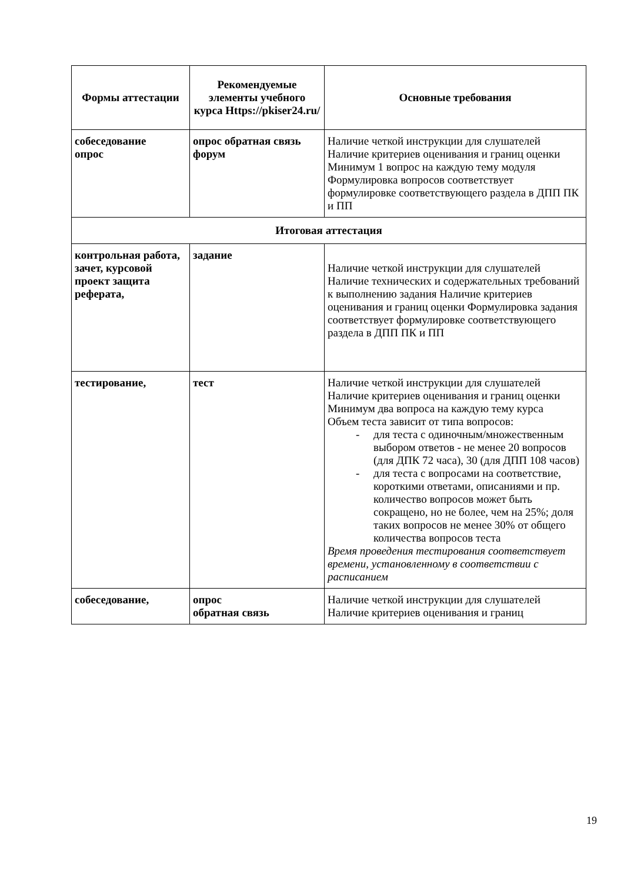| Формы аттестации | Рекомендуемые элементы учебного курса Https://pkiser24.ru/ | Основные требования |
| --- | --- | --- |
| собеседование опрос | опрос обратная связь форум | Наличие четкой инструкции для слушателей Наличие критериев оценивания и границ оценки Минимум 1 вопрос на каждую тему модуля Формулировка вопросов соответствует формулировке соответствующего раздела в ДПП ПК и ПП |
| Итоговая аттестация | | |
| контрольная работа, зачет, курсовой проект защита реферата, | задание | Наличие четкой инструкции для слушателей Наличие технических и содержательных требований к выполнению задания Наличие критериев оценивания и границ оценки Формулировка задания соответствует формулировке соответствующего раздела в ДПП ПК и ПП |
| тестирование, | тест | Наличие четкой инструкции для слушателей Наличие критериев оценивания и границ оценки Минимум два вопроса на каждую тему курса Объем теста зависит от типа вопросов: - для теста с одиночным/множественным выбором ответов - не менее 20 вопросов (для ДПК 72 часа), 30 (для ДПП 108 часов) - для теста с вопросами на соответствие, короткими ответами, описаниями и пр. количество вопросов может быть сокращено, но не более, чем на 25%; доля таких вопросов не менее 30% от общего количества вопросов теста Время проведения тестирования соответствует времени, установленному в соответствии с расписанием |
| собеседование, | опрос обратная связь | Наличие четкой инструкции для слушателей Наличие критериев оценивания и границ |
19